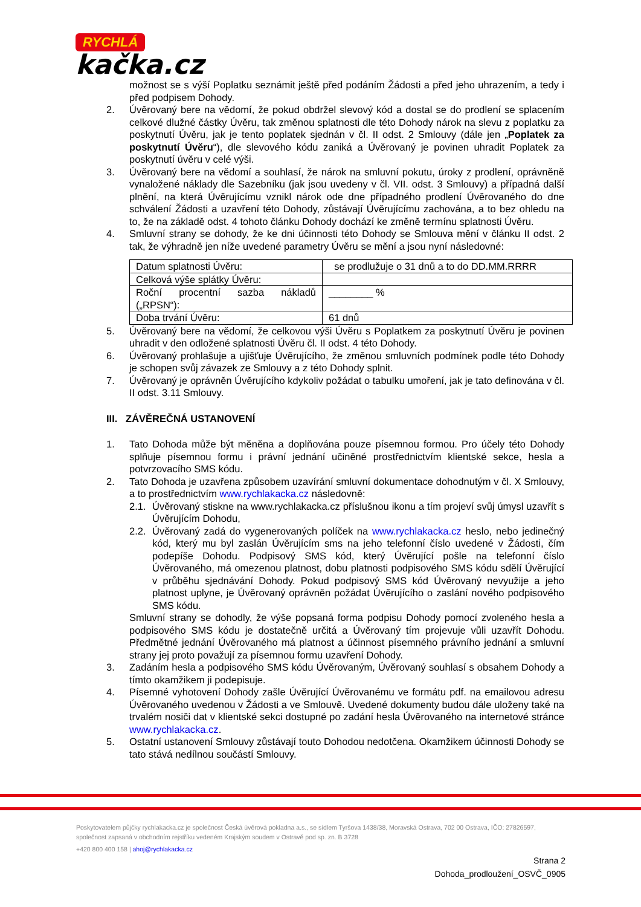RYCHLÁ
kačka.cz
možnost se s výší Poplatku seznámit ještě před podáním Žádosti a před jeho uhrazením, a tedy i před podpisem Dohody.
2. Úvěrovaný bere na vědomí, že pokud obdržel slevový kód a dostal se do prodlení se splacením celkové dlužné částky Úvěru, tak změnou splatnosti dle této Dohody nárok na slevu z poplatku za poskytnutí Úvěru, jak je tento poplatek sjednán v čl. II odst. 2 Smlouvy (dále jen „Poplatek za poskytnutí Úvěru“), dle slevového kódu zaniká a Úvěrovaný je povinen uhradit Poplatek za poskytnutí úvěru v celé výši.
3. Úvěrovaný bere na vědomí a souhlasí, že nárok na smluvní pokutu, úroky z prodlení, oprávněně vynaložené náklady dle Sazebníku (jak jsou uvedeny v čl. VII. odst. 3 Smlouvy) a případná další plnění, na která Úvěrujícímu vznikl nárok ode dne případného prodlení Úvěrovaného do dne schválení Žádosti a uzavření této Dohody, zůstávají Úvěrujícímu zachována, a to bez ohledu na to, že na základě odst. 4 tohoto článku Dohody dochází ke změně termínu splatnosti Úvěru.
4. Smluvní strany se dohody, že ke dni účinnosti této Dohody se Smlouva mění v článku II odst. 2 tak, že výhradně jen níže uvedené parametry Úvěru se mění a jsou nyní následovné:
| Datum splatnosti Úvěru: | se prodlužuje o 31 dnů a to do DD.MM.RRRR |
| Celková výše splátky Úvěru: | |
| Roční procentní sazba nákladů („RPSN“): | ________ % |
| Doba trvání Úvěru: | 61 dnů |
5. Úvěrovaný bere na vědomí, že celkovou výši Úvěru s Poplatkem za poskytnutí Úvěru je povinen uhradit v den odložené splatnosti Úvěru čl. II odst. 4 této Dohody.
6. Úvěrovaný prohlašuje a ujišťuje Úvěrujícího, že změnou smluvních podmínek podle této Dohody je schopen svůj závazek ze Smlouvy a z této Dohody splnit.
7. Úvěrovaný je oprávněn Úvěrujícího kdykoliv požádat o tabulku umoření, jak je tato definována v čl. II odst. 3.11 Smlouvy.
III. ZÁVĚREČNÁ USTANOVENÍ
1. Tato Dohoda může být měněna a doplňována pouze písemnou formou. Pro účely této Dohody splňuje písemnou formu i právní jednání učiněné prostřednictvím klientské sekce, hesla a potvrzovacího SMS kódu.
2. Tato Dohoda je uzavřena způsobem uzavírání smluvní dokumentace dohodnutým v čl. X Smlouvy, a to prostřednictvím www.rychlakacka.cz následovně:
2.1.
Úvěrovaný stiskne na www.rychlakacka.cz příslušnou ikonu a tím projeví svůj úmysl uzavřít s Úvěrujícím Dohodu,
2.2.
Úvěrovaný zadá do vygenerovaných políček na www.rychlakacka.cz heslo, nebo jedinečný kód, který mu byl zaslán Úvěrujícím sms na jeho telefonní číslo uvedené v Žádosti, čím podepíše Dohodu. Podpisový SMS kód, který Úvěrující pošle na telefonní číslo Úvěrovaného, má omezenou platnost, dobu platnosti podpisového SMS kódu sdělí Úvěrující v průběhu sjednávání Dohody. Pokud podpisový SMS kód Úvěrovaný nevyužije a jeho platnost uplyne, je Úvěrovaný oprávněn požádat Úvěrujícího o zaslání nového podpisového SMS kódu.
Smluvní strany se dohodly, že výše popsaná forma podpisu Dohody pomocí zvoleného hesla a podpisového SMS kódu je dostatečně určitá a Úvěrovaný tím projevuje vůli uzavřít Dohodu. Předmětné jednání Úvěrovaného má platnost a účinnost písemného právního jednání a smluvní strany jej proto považují za písemnou formu uzavření Dohody.
3. Zadáním hesla a podpisového SMS kódu Úvěrovaným, Úvěrovaný souhlasí s obsahem Dohody a tímto okamžikem ji podepisuje.
4. Písemné vyhotovení Dohody zašle Úvěrující Úvěrovanému ve formátu pdf. na emailovou adresu Úvěrovaného uvedenou v Žádosti a ve Smlouvě. Uvedené dokumenty budou dále uloženy také na trvalém nosiči dat v klientské sekci dostupné po zadání hesla Úvěrovaného na internetové stránce www.rychlakacka.cz.
5. Ostatní ustanovení Smlouvy zůstávají touto Dohodou nedotčena. Okamžikem účinnosti Dohody se tato stává nedílnou součástí Smlouvy.
Poskytovatelem půjčky rychlakacka.cz je společnost Česká úvěrová pokladna a.s., se sídlem Tyršova 1438/38, Moravská Ostrava, 702 00 Ostrava, IČO: 27826597, společnost zapsaná v obchodním rejstříku vedeném Krajským soudem v Ostravě pod sp. zn. B 3728
+420 800 400 158 | ahoj@rychlakacka.cz
Strana 2
Dohoda_prodloužení_OSVČ_0905